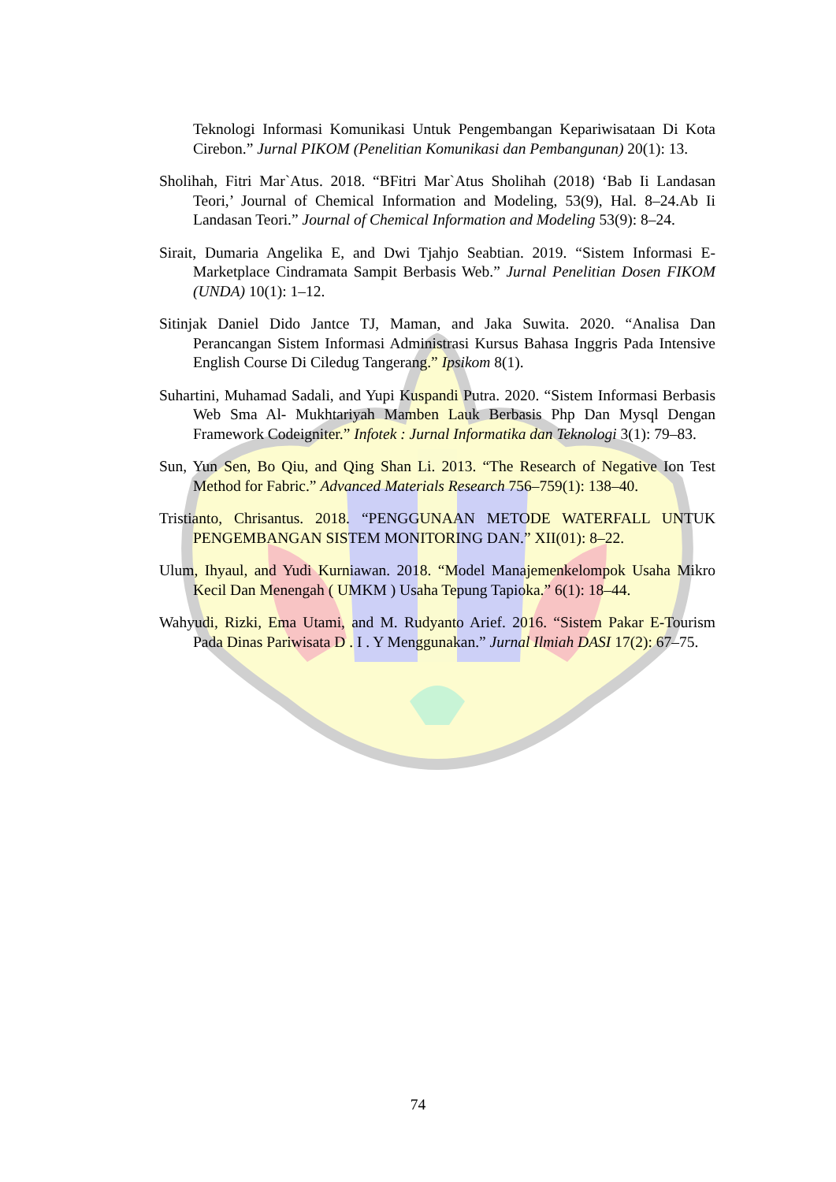Teknologi Informasi Komunikasi Untuk Pengembangan Kepariwisataan Di Kota Cirebon.” Jurnal PIKOM (Penelitian Komunikasi dan Pembangunan) 20(1): 13.
Sholihah, Fitri Mar`Atus. 2018. “BFitri Mar`Atus Sholihah (2018) ‘Bab Ii Landasan Teori,’ Journal of Chemical Information and Modeling, 53(9), Hal. 8–24.Ab Ii Landasan Teori.” Journal of Chemical Information and Modeling 53(9): 8–24.
Sirait, Dumaria Angelika E, and Dwi Tjahjo Seabtian. 2019. “Sistem Informasi E-Marketplace Cindramata Sampit Berbasis Web.” Jurnal Penelitian Dosen FIKOM (UNDA) 10(1): 1–12.
Sitinjak Daniel Dido Jantce TJ, Maman, and Jaka Suwita. 2020. “Analisa Dan Perancangan Sistem Informasi Administrasi Kursus Bahasa Inggris Pada Intensive English Course Di Ciledug Tangerang.” Ipsikom 8(1).
Suhartini, Muhamad Sadali, and Yupi Kuspandi Putra. 2020. “Sistem Informasi Berbasis Web Sma Al- Mukhtariyah Mamben Lauk Berbasis Php Dan Mysql Dengan Framework Codeigniter.” Infotek : Jurnal Informatika dan Teknologi 3(1): 79–83.
Sun, Yun Sen, Bo Qiu, and Qing Shan Li. 2013. “The Research of Negative Ion Test Method for Fabric.” Advanced Materials Research 756–759(1): 138–40.
Tristianto, Chrisantus. 2018. “PENGGUNAAN METODE WATERFALL UNTUK PENGEMBANGAN SISTEM MONITORING DAN.” XII(01): 8–22.
Ulum, Ihyaul, and Yudi Kurniawan. 2018. “Model Manajemenkelompok Usaha Mikro Kecil Dan Menengah ( UMKM ) Usaha Tepung Tapioka.” 6(1): 18–44.
Wahyudi, Rizki, Ema Utami, and M. Rudyanto Arief. 2016. “Sistem Pakar E-Tourism Pada Dinas Pariwisata D . I . Y Menggunakan.” Jurnal Ilmiah DASI 17(2): 67–75.
74